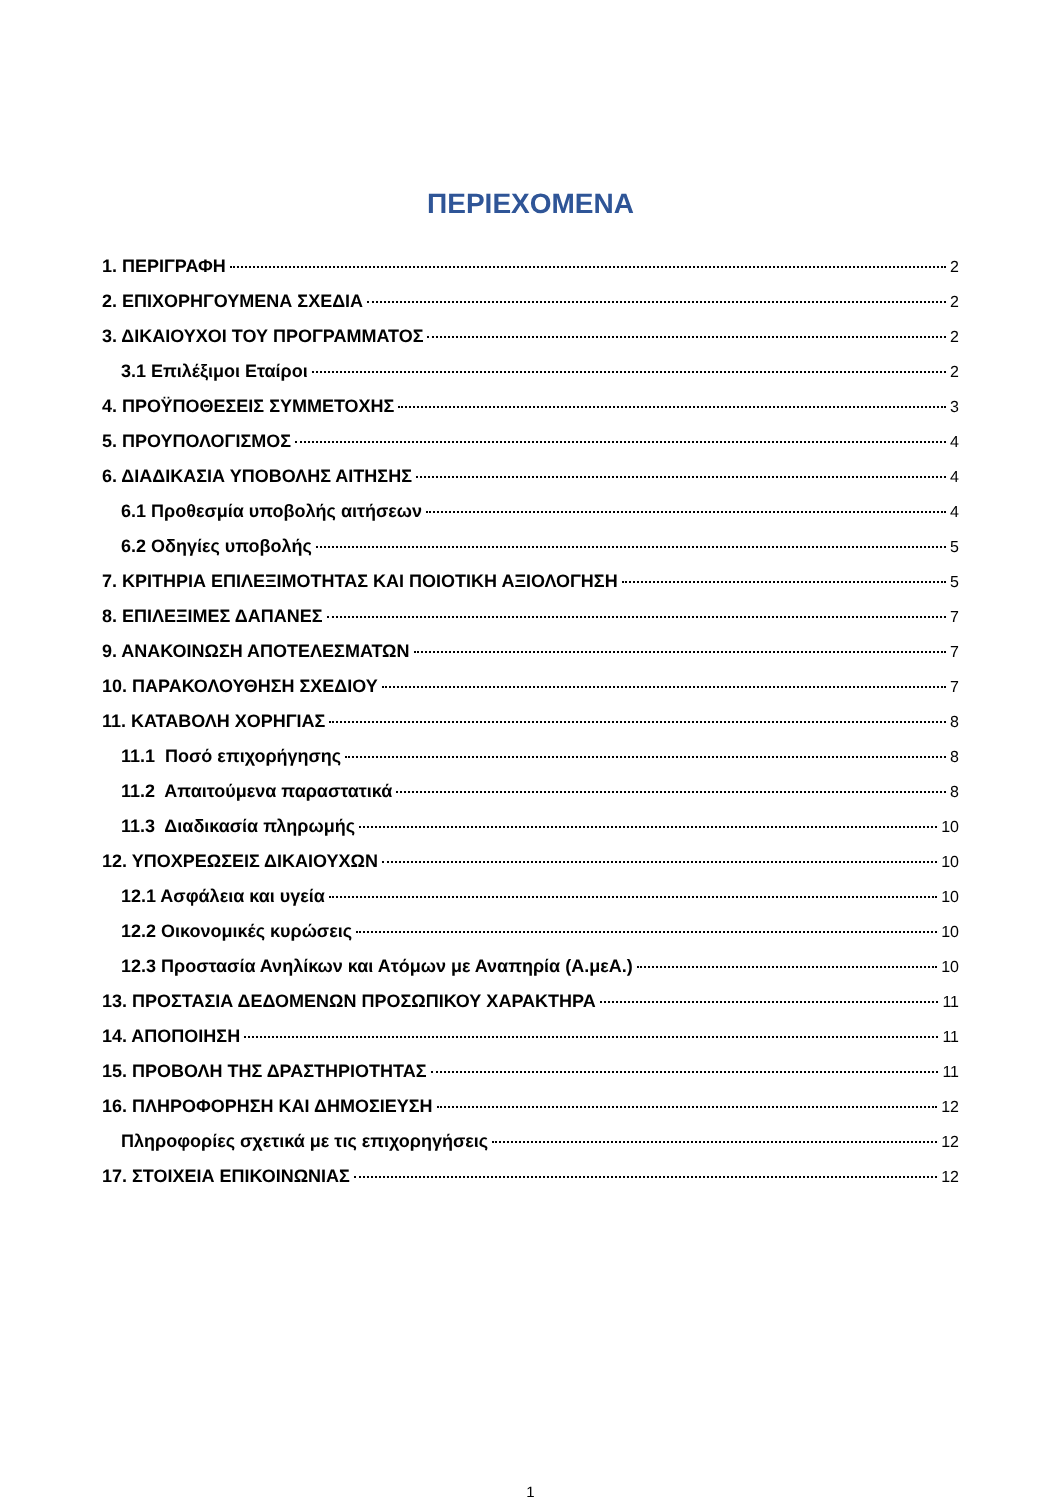ΠΕΡΙΕΧΟΜΕΝΑ
1. ΠΕΡΙΓΡΑΦΗ 2
2. ΕΠΙΧΟΡΗΓΟΥΜΕΝΑ ΣΧΕΔΙΑ 2
3. ΔΙΚΑΙΟΥΧΟΙ ΤΟΥ ΠΡΟΓΡΑΜΜΑΤΟΣ 2
3.1 Επιλέξιμοι Εταίροι 2
4. ΠΡΟΫΠΟΘΕΣΕΙΣ ΣΥΜΜΕΤΟΧΗΣ 3
5. ΠΡΟΥΠΟΛΟΓΙΣΜΟΣ 4
6. ΔΙΑΔΙΚΑΣΙΑ ΥΠΟΒΟΛΗΣ ΑΙΤΗΣΗΣ 4
6.1 Προθεσμία υποβολής αιτήσεων 4
6.2 Οδηγίες υποβολής 5
7. ΚΡΙΤΗΡΙΑ ΕΠΙΛΕΞΙΜΟΤΗΤΑΣ ΚΑΙ ΠΟΙΟΤΙΚΗ ΑΞΙΟΛΟΓΗΣΗ 5
8. ΕΠΙΛΕΞΙΜΕΣ ΔΑΠΑΝΕΣ 7
9. ΑΝΑΚΟΙΝΩΣΗ ΑΠΟΤΕΛΕΣΜΑΤΩΝ 7
10. ΠΑΡΑΚΟΛΟΥΘΗΣΗ ΣΧΕΔΙΟΥ 7
11. ΚΑΤΑΒΟΛΗ ΧΟΡΗΓΙΑΣ 8
11.1 Ποσό επιχορήγησης 8
11.2 Απαιτούμενα παραστατικά 8
11.3 Διαδικασία πληρωμής 10
12. ΥΠΟΧΡΕΩΣΕΙΣ ΔΙΚΑΙΟΥΧΩΝ 10
12.1 Ασφάλεια και υγεία 10
12.2 Οικονομικές κυρώσεις 10
12.3 Προστασία Ανηλίκων και Ατόμων με Αναπηρία (Α.μεΑ.) 10
13. ΠΡΟΣΤΑΣΙΑ ΔΕΔΟΜΕΝΩΝ ΠΡΟΣΩΠΙΚΟΥ ΧΑΡΑΚΤΗΡΑ 11
14. ΑΠΟΠΟΙΗΣΗ 11
15. ΠΡΟΒΟΛΗ ΤΗΣ ΔΡΑΣΤΗΡΙΟΤΗΤΑΣ 11
16. ΠΛΗΡΟΦΟΡΗΣΗ ΚΑΙ ΔΗΜΟΣΙΕΥΣΗ 12
Πληροφορίες σχετικά με τις επιχορηγήσεις 12
17. ΣΤΟΙΧΕΙΑ ΕΠΙΚΟΙΝΩΝΙΑΣ 12
1